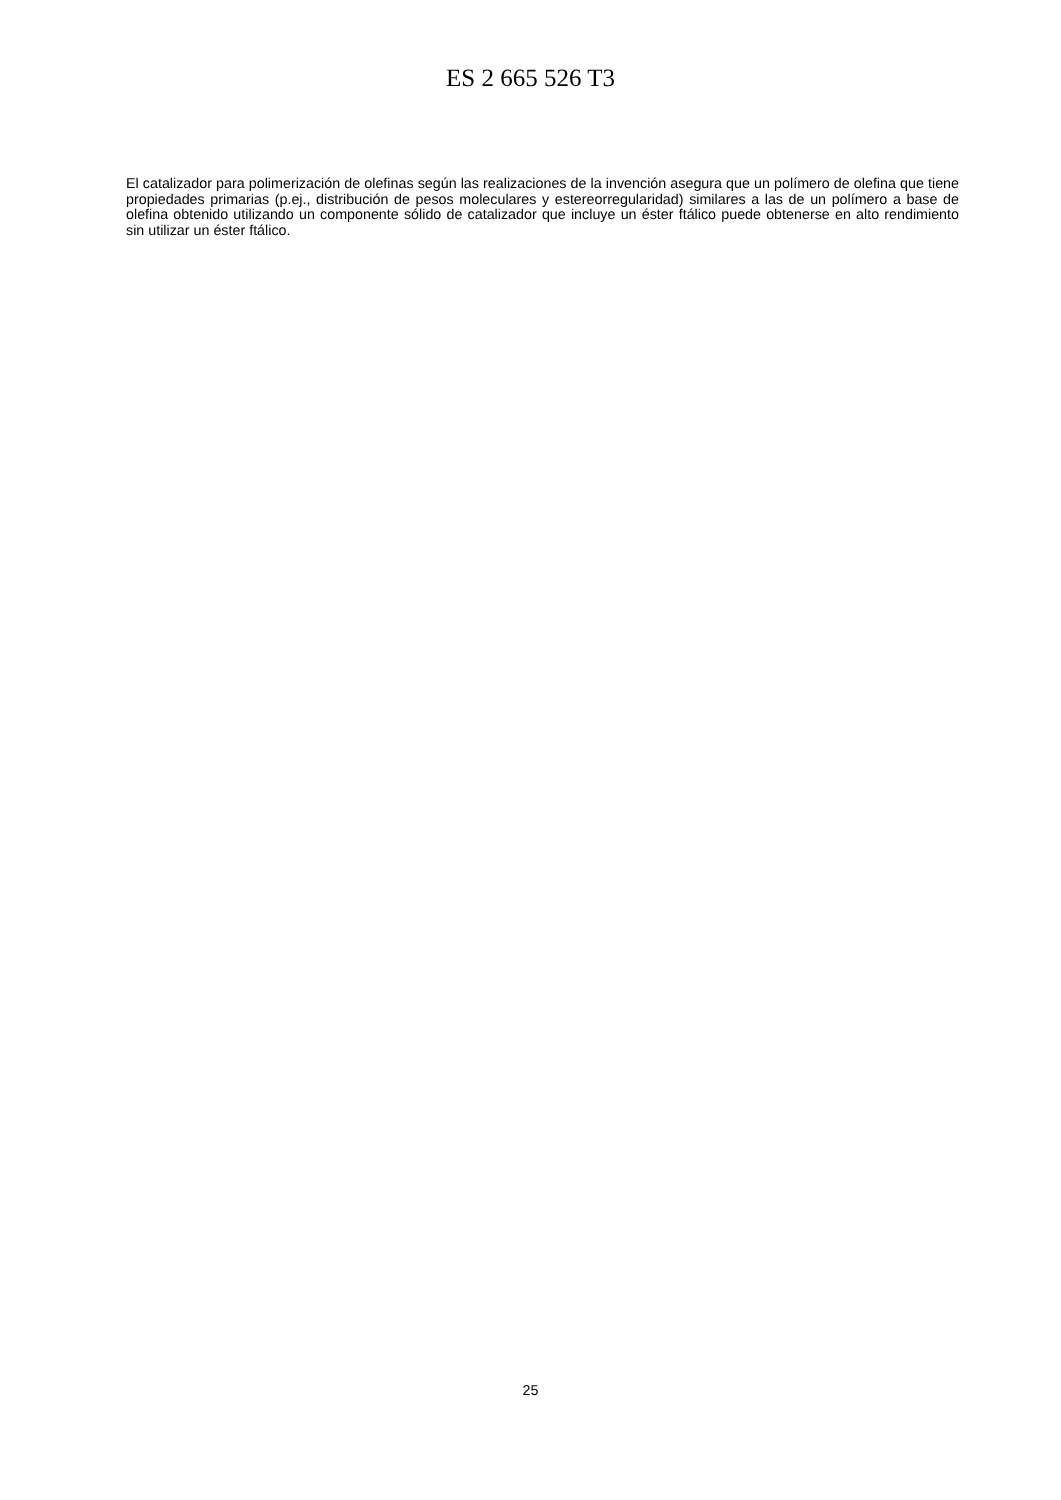ES 2 665 526 T3
El catalizador para polimerización de olefinas según las realizaciones de la invención asegura que un polímero de olefina que tiene propiedades primarias (p.ej., distribución de pesos moleculares y estereorregularidad) similares a las de un polímero a base de olefina obtenido utilizando un componente sólido de catalizador que incluye un éster ftálico puede obtenerse en alto rendimiento sin utilizar un éster ftálico.
25